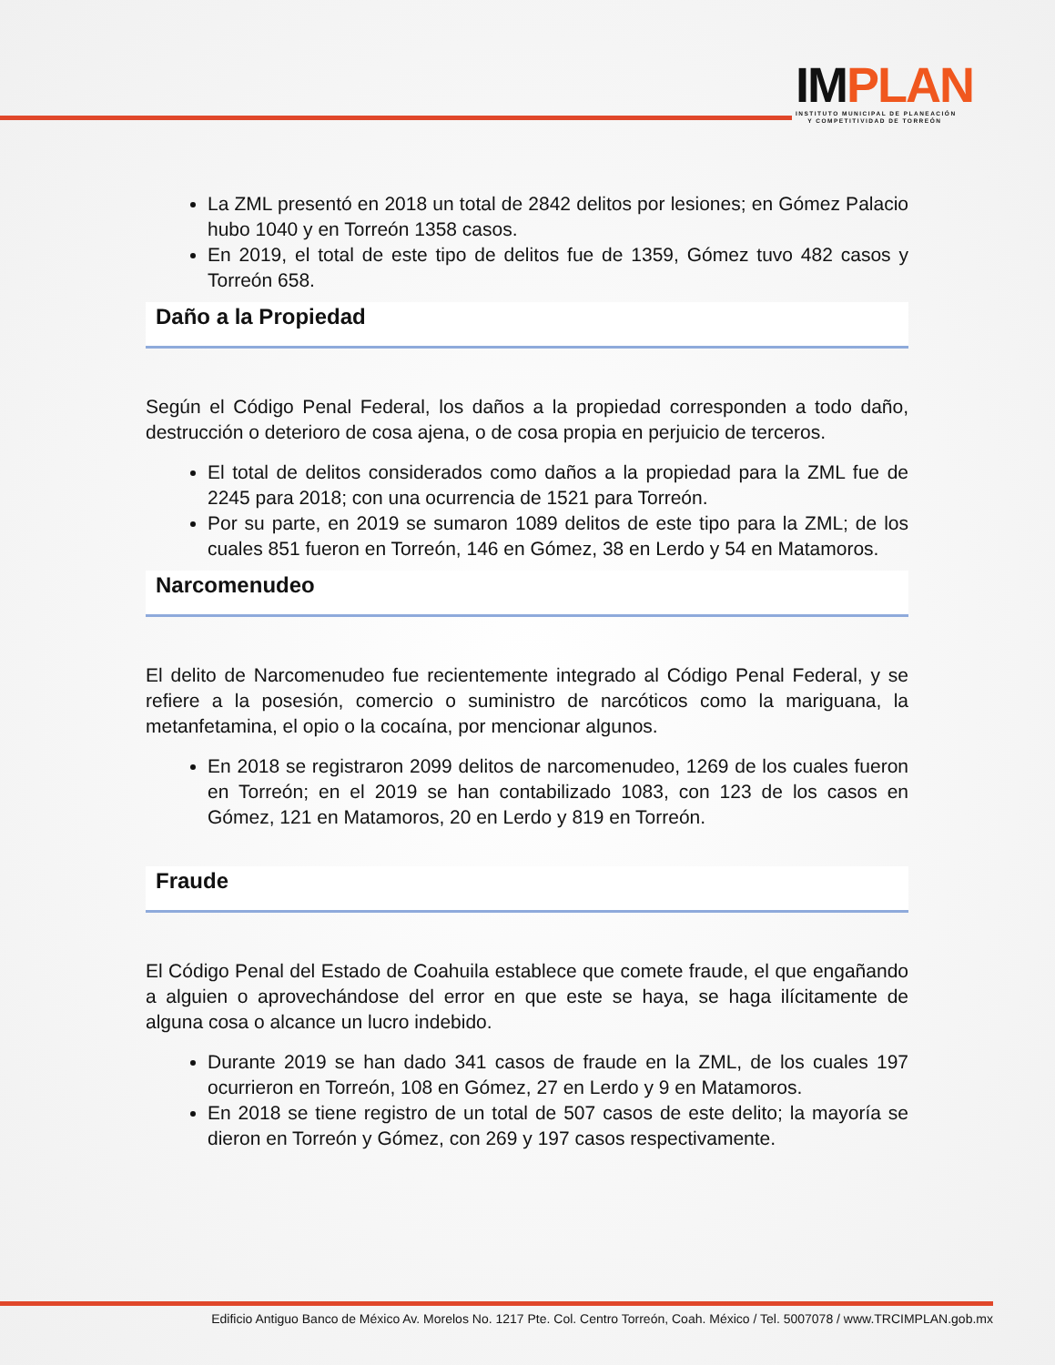IMPLAN
INSTITUTO MUNICIPAL DE PLANEACIÓN
Y COMPETITIVIDAD DE TORREÓN
La ZML presentó en 2018 un total de 2842 delitos por lesiones; en Gómez Palacio hubo 1040 y en Torreón 1358 casos.
En 2019, el total de este tipo de delitos fue de 1359, Gómez tuvo 482 casos y Torreón 658.
Daño a la Propiedad
Según el Código Penal Federal, los daños a la propiedad corresponden a todo daño, destrucción o deterioro de cosa ajena, o de cosa propia en perjuicio de terceros.
El total de delitos considerados como daños a la propiedad para la ZML fue de 2245 para 2018; con una ocurrencia de 1521 para Torreón.
Por su parte, en 2019 se sumaron 1089 delitos de este tipo para la ZML; de los cuales 851 fueron en Torreón, 146 en Gómez, 38 en Lerdo y 54 en Matamoros.
Narcomenudeo
El delito de Narcomenudeo fue recientemente integrado al Código Penal Federal, y se refiere a la posesión, comercio o suministro de narcóticos como la mariguana, la metanfetamina, el opio o la cocaína, por mencionar algunos.
En 2018 se registraron 2099 delitos de narcomenudeo, 1269 de los cuales fueron en Torreón; en el 2019 se han contabilizado 1083, con 123 de los casos en Gómez, 121 en Matamoros, 20 en Lerdo y 819 en Torreón.
Fraude
El Código Penal del Estado de Coahuila establece que comete fraude, el que engañando a alguien o aprovechándose del error en que este se haya, se haga ilícitamente de alguna cosa o alcance un lucro indebido.
Durante 2019 se han dado 341 casos de fraude en la ZML, de los cuales 197 ocurrieron en Torreón, 108 en Gómez, 27 en Lerdo y 9 en Matamoros.
En 2018 se tiene registro de un total de 507 casos de este delito; la mayoría se dieron en Torreón y Gómez, con 269 y 197 casos respectivamente.
Edificio Antiguo Banco de México Av. Morelos No. 1217 Pte. Col. Centro Torreón, Coah. México / Tel. 5007078 / www.TRCIMPLAN.gob.mx